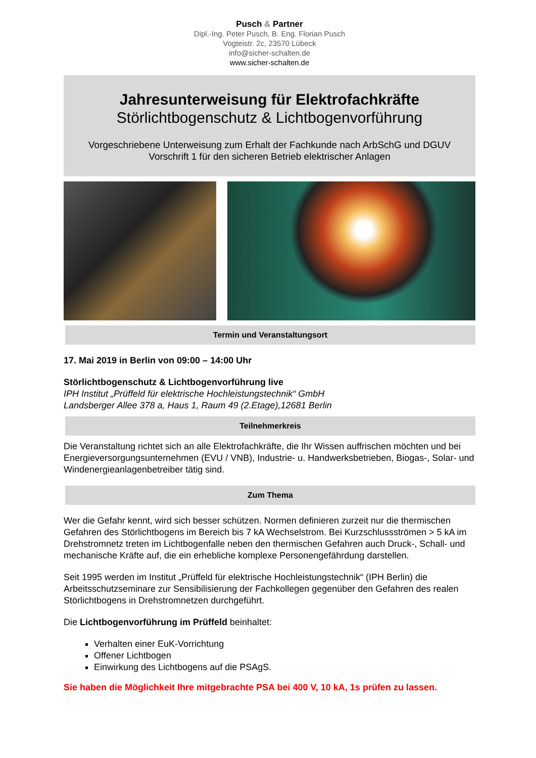Pusch & Partner
Dipl.-Ing. Peter Pusch, B. Eng. Florian Pusch
Vogteistr. 2c, 23570 Lübeck
info@sicher-schalten.de
www.sicher-schalten.de
Jahresunterweisung für Elektrofachkräfte
Störlichtbogenschutz & Lichtbogenvorführung
Vorgeschriebene Unterweisung zum Erhalt der Fachkunde nach ArbSchG und DGUV Vorschrift 1 für den sicheren Betrieb elektrischer Anlagen
Termin und Veranstaltungsort
17. Mai 2019 in Berlin von 09:00 – 14:00 Uhr
Störlichtbogenschutz & Lichtbogenvorführung live
IPH Institut „Prüffeld für elektrische Hochleistungstechnik“ GmbH
Landsberger Allee 378 a, Haus 1, Raum 49 (2.Etage),12681 Berlin
Teilnehmerkreis
Die Veranstaltung richtet sich an alle Elektrofachkräfte, die Ihr Wissen auffrischen möchten und bei Energieversorgungsunternehmen (EVU / VNB), Industrie- u. Handwerksbetrieben, Biogas-, Solar- und Windenergieanlagenbetreiber tätig sind.
Zum Thema
Wer die Gefahr kennt, wird sich besser schützen. Normen definieren zurzeit nur die thermischen Gefahren des Störlichtbogens im Bereich bis 7 kA Wechselstrom. Bei Kurzschlussströmen > 5 kA im Drehstromnetz treten im Lichtbogenfalle neben den thermischen Gefahren auch Druck-, Schall- und mechanische Kräfte auf, die ein erhebliche komplexe Personengefährdung darstellen.
Seit 1995 werden im Institut „Prüffeld für elektrische Hochleistungstechnik“ (IPH Berlin) die Arbeitsschutzseminare zur Sensibilisierung der Fachkollegen gegenüber den Gefahren des realen Störlichtbogens in Drehstromnetzen durchgeführt.
Die Lichtbogenvorführung im Prüffeld beinhaltet:
Verhalten einer EuK-Vorrichtung
Offener Lichtbogen
Einwirkung des Lichtbogens auf die PSAgS.
Sie haben die Möglichkeit Ihre mitgebrachte PSA bei 400 V, 10 kA, 1s prüfen zu lassen.